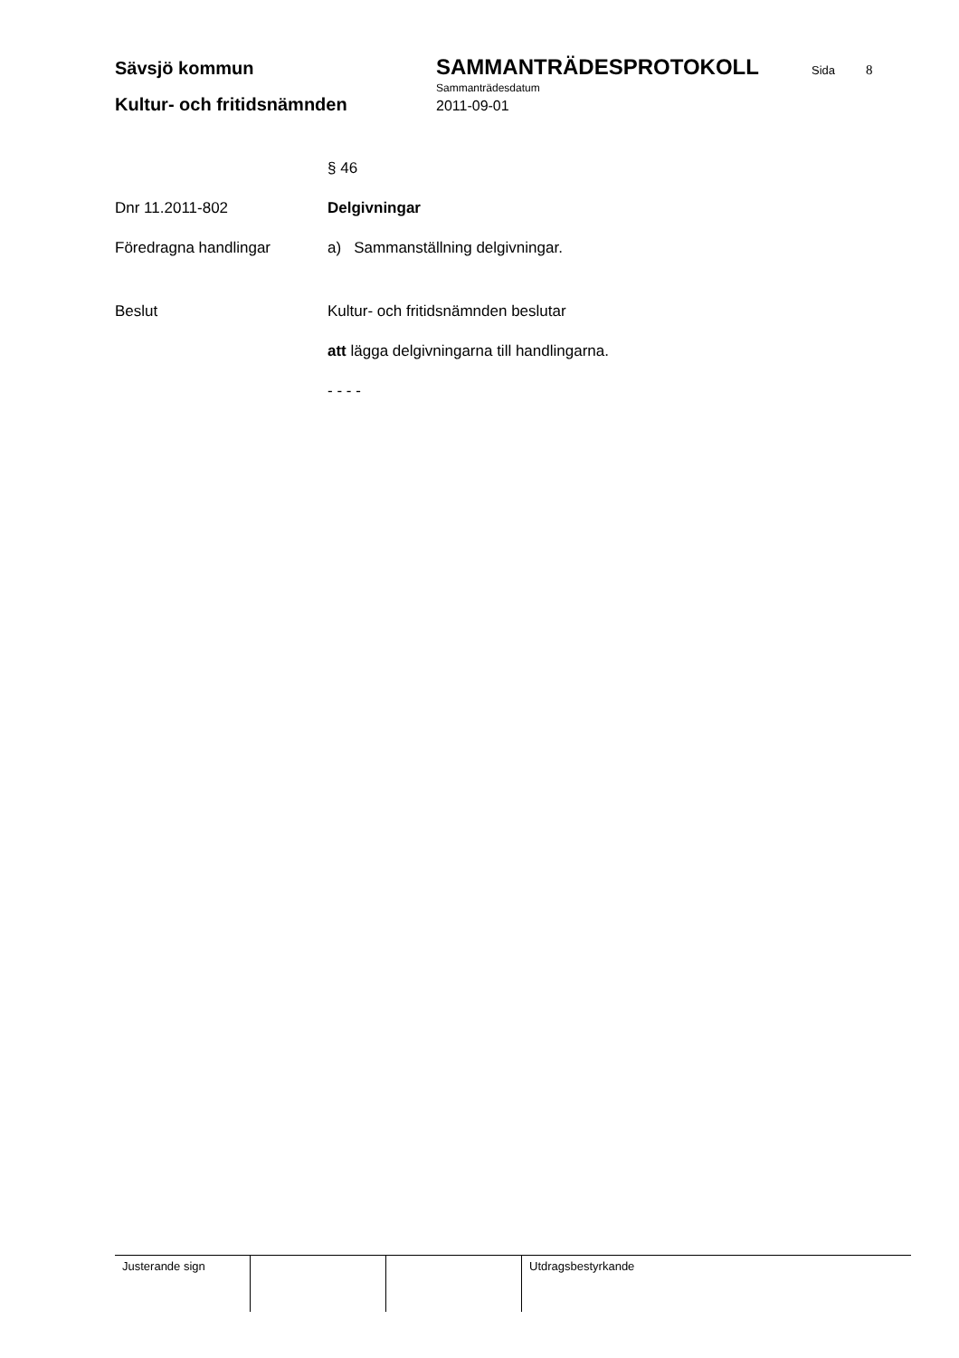Sävsjö kommun
SAMMANTRÄDESPROTOKOLL
Sida
8
Sammanträdesdatum
Kultur- och fritidsnämnden
2011-09-01
§ 46
Dnr 11.2011-802 Delgivningar
Föredragna handlingar a) Sammanställning delgivningar.
Beslut Kultur- och fritidsnämnden beslutar
att lägga delgivningarna till handlingarna.
- - - -
Justerande sign Utdragsbestyrkande